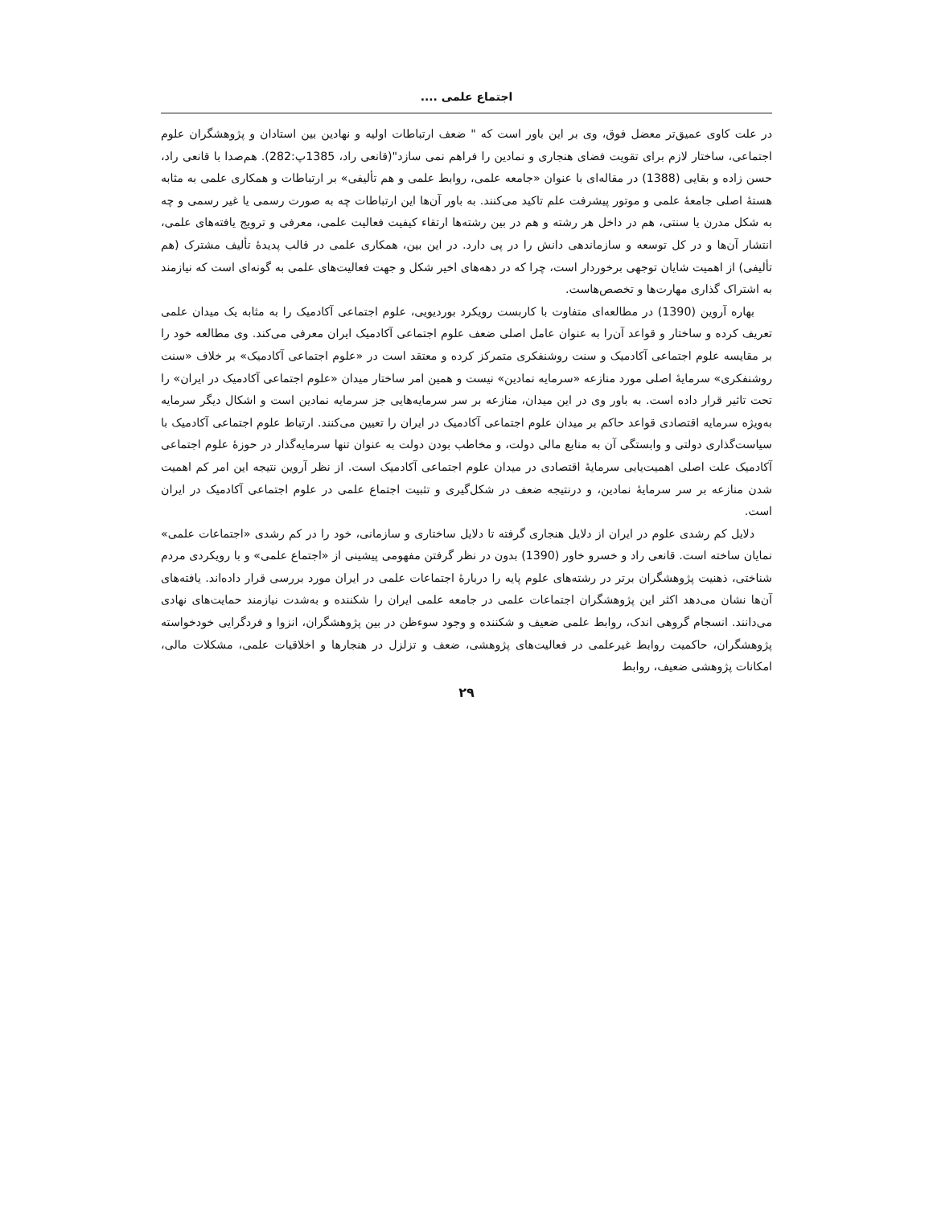اجتماع علمی ....
در علت کاوی عمیق‌تر معضل فوق، وی بر این باور است که " ضعف ارتباطات اولیه و نهادین بین استادان و پژوهشگران علوم اجتماعی، ساختار لازم برای تقویت فضای هنجاری و نمادین را فراهم نمی سازد"(قانعی راد، 1385پ:282). هم‌صدا با قانعی راد، حسن زاده و بقایی (1388) در مقاله‌ای با عنوان «جامعه علمی، روابط علمی و هم تألیفی» بر ارتباطات و همکاری علمی به مثابه هستهٔ اصلی جامعهٔ علمی و موتور پیشرفت علم تاکید می‌کنند. به باور آن‌ها این ارتباطات چه به صورت رسمی یا غیر رسمی و چه به شکل مدرن یا سنتی، هم در داخل هر رشته و هم در بین رشته‌ها ارتقاء کیفیت فعالیت علمی، معرفی و ترویج یافته‌های علمی، انتشار آن‌ها و در کل توسعه و سازماندهی دانش را در پی دارد. در این بین، همکاری علمی در قالب پدیدهٔ تألیف مشترک (هم تألیفی) از اهمیت شایان توجهی برخوردار است، چرا که در دهه‌های اخیر شکل و جهت فعالیت‌های علمی به گونه‌ای است که نیازمند به اشتراک گذاری مهارت‌ها و تخصص‌هاست.
بهاره آروین (1390) در مطالعه‌ای متفاوت با کاربست رویکرد بوردیویی، علوم اجتماعی آکادمیک را به مثابه یک میدان علمی تعریف کرده و ساختار و قواعد آن‌را به عنوان عامل اصلی ضعف علوم اجتماعی آکادمیک ایران معرفی می‌کند. وی مطالعه خود را بر مقایسه علوم اجتماعی آکادمیک و سنت روشنفکری متمرکز کرده و معتقد است در «علوم اجتماعی آکادمیک» بر خلاف «سنت روشنفکری» سرمایهٔ اصلی مورد منازعه «سرمایه نمادین» نیست و همین امر ساختار میدان «علوم اجتماعی آکادمیک در ایران» را تحت تاثیر قرار داده است. به باور وی در این میدان، منازعه بر سر سرمایه‌هایی جز سرمایه نمادین است و اشکال دیگر سرمایه به‌ویژه سرمایه اقتصادی قواعد حاکم بر میدان علوم اجتماعی آکادمیک در ایران را تعیین می‌کنند. ارتباط علوم اجتماعی آکادمیک با سیاست‌گذاری دولتی و وابستگی آن به منابع مالی دولت، و مخاطب بودن دولت به عنوان تنها سرمایه‌گذار در حوزهٔ علوم اجتماعی آکادمیک علت اصلی اهمیت‌یابی سرمایهٔ اقتصادی در میدان علوم اجتماعی آکادمیک است. از نظر آروین نتیجه این امر کم اهمیت شدن منازعه بر سر سرمایهٔ نمادین، و درنتیجه ضعف در شکل‌گیری و تثبیت اجتماع علمی در علوم اجتماعی آکادمیک در ایران است.
دلایل کم رشدی علوم در ایران از دلایل هنجاری گرفته تا دلایل ساختاری و سازمانی، خود را در کم رشدی «اجتماعات علمی» نمایان ساخته است. قانعی راد و خسرو خاور (1390) بدون در نظر گرفتن مفهومی پیشینی از «اجتماع علمی» و با رویکردی مردم شناختی، ذهنیت پژوهشگران برتر در رشته‌های علوم پایه را دربارهٔ اجتماعات علمی در ایران مورد بررسی قرار داده‌اند. یافته‌های آن‌ها نشان می‌دهد اکثر این پژوهشگران اجتماعات علمی در جامعه علمی ایران را شکننده و به‌شدت نیازمند حمایت‌های نهادی می‌دانند. انسجام گروهی اندک، روابط علمی ضعیف و شکننده و وجود سوءظن در بین پژوهشگران، انزوا و فردگرایی خودخواسته پژوهشگران، حاکمیت روابط غیرعلمی در فعالیت‌های پژوهشی، ضعف و تزلزل در هنجارها و اخلاقیات علمی، مشکلات مالی، امکانات پژوهشی ضعیف، روابط
۲۹